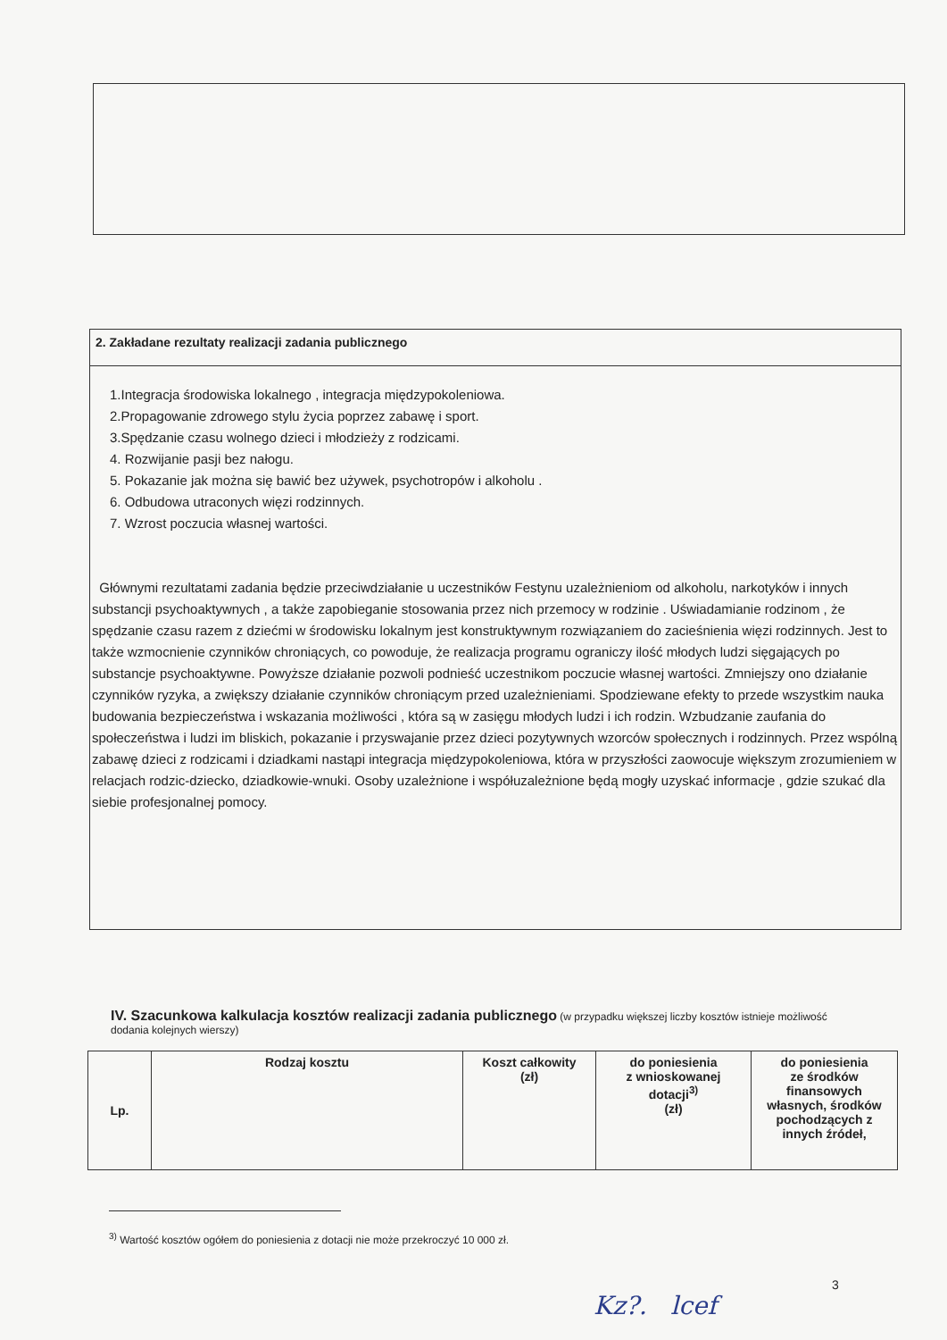2. Zakładane rezultaty realizacji zadania publicznego
1.Integracja środowiska lokalnego , integracja międzypokoleniowa.
2.Propagowanie zdrowego stylu życia poprzez zabawę i sport.
3.Spędzanie czasu wolnego dzieci i młodzieży z rodzicami.
4. Rozwijanie pasji bez nałogu.
5. Pokazanie jak można się bawić bez używek, psychotropów i alkoholu .
6. Odbudowa utraconych więzi rodzinnych.
7. Wzrost poczucia własnej wartości.
Głównymi rezultatami zadania będzie przeciwdziałanie u uczestników Festynu uzależnieniom od alkoholu, narkotyków i innych substancji psychoaktywnych , a także zapobieganie stosowania przez nich przemocy w rodzinie . Uświadamianie rodzinom , że spędzanie czasu razem z dziećmi w środowisku lokalnym jest konstruktywnym rozwiązaniem do zacieśnienia więzi rodzinnych. Jest to także wzmocnienie czynników chroniących, co powoduje, że realizacja programu ograniczy ilość młodych ludzi sięgających po substancje psychoaktywne. Powyższe działanie pozwoli podnieść uczestnikom poczucie własnej wartości. Zmniejszy ono działanie czynników ryzyka, a zwiększy działanie czynników chroniącym przed uzależnieniami. Spodziewane efekty to przede wszystkim nauka budowania bezpieczeństwa i wskazania możliwości , która są w zasięgu młodych ludzi i ich rodzin. Wzbudzanie zaufania do społeczeństwa i ludzi im bliskich, pokazanie i przyswajanie przez dzieci pozytywnych wzorców społecznych i rodzinnych. Przez wspólną zabawę dzieci z rodzicami i dziadkami nastąpi integracja międzypokoleniowa, która w przyszłości zaowocuje większym zrozumieniem w relacjach rodzic-dziecko, dziadkowie-wnuki. Osoby uzależnione i współuzależnione będą mogły uzyskać informacje , gdzie szukać dla siebie profesjonalnej pomocy.
IV. Szacunkowa kalkulacja kosztów realizacji zadania publicznego (w przypadku większej liczby kosztów istnieje możliwość dodania kolejnych wierszy)
| Lp. | Rodzaj kosztu | Koszt całkowity (zł) | do poniesienia z wnioskowanej dotacji<sup>3)</sup> (zł) | do poniesienia ze środków finansowych własnych, środków pochodzących z innych źródeł, |
| --- | --- | --- | --- | --- |
<sup>3)</sup> Wartość kosztów ogółem do poniesienia z dotacji nie może przekroczyć 10 000 zł.
3
Kz?. lcef